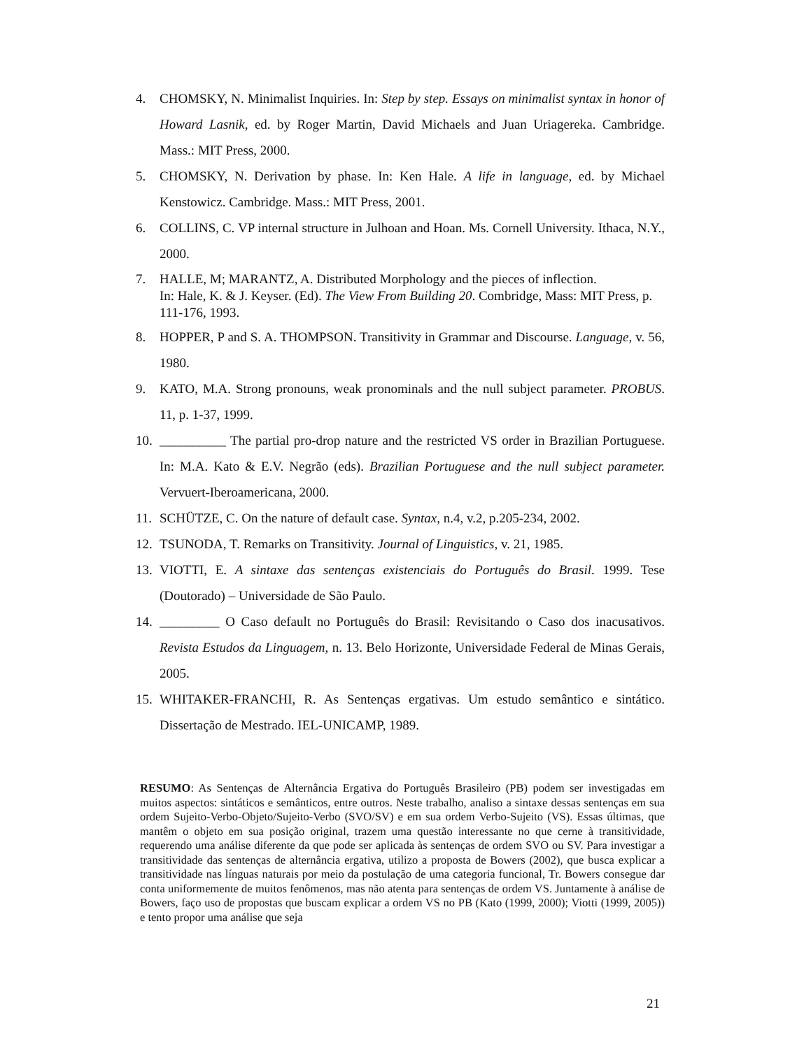4. CHOMSKY, N. Minimalist Inquiries. In: Step by step. Essays on minimalist syntax in honor of Howard Lasnik, ed. by Roger Martin, David Michaels and Juan Uriagereka. Cambridge. Mass.: MIT Press, 2000.
5. CHOMSKY, N. Derivation by phase. In: Ken Hale. A life in language, ed. by Michael Kenstowicz. Cambridge. Mass.: MIT Press, 2001.
6. COLLINS, C. VP internal structure in Julhoan and Hoan. Ms. Cornell University. Ithaca, N.Y., 2000.
7. HALLE, M; MARANTZ, A. Distributed Morphology and the pieces of inflection.
In: Hale, K. & J. Keyser. (Ed). The View From Building 20. Combridge, Mass: MIT Press, p. 111-176, 1993.
8. HOPPER, P and S. A. THOMPSON. Transitivity in Grammar and Discourse. Language, v. 56, 1980.
9. KATO, M.A. Strong pronouns, weak pronominals and the null subject parameter. PROBUS. 11, p. 1-37, 1999.
10. __________ The partial pro-drop nature and the restricted VS order in Brazilian Portuguese. In: M.A. Kato & E.V. Negrão (eds). Brazilian Portuguese and the null subject parameter. Vervuert-Iberoamericana, 2000.
11. SCHÜTZE, C. On the nature of default case. Syntax, n.4, v.2, p.205-234, 2002.
12. TSUNODA, T. Remarks on Transitivity. Journal of Linguistics, v. 21, 1985.
13. VIOTTI, E. A sintaxe das sentenças existenciais do Português do Brasil. 1999. Tese (Doutorado) – Universidade de São Paulo.
14. _________ O Caso default no Português do Brasil: Revisitando o Caso dos inacusativos. Revista Estudos da Linguagem, n. 13. Belo Horizonte, Universidade Federal de Minas Gerais, 2005.
15. WHITAKER-FRANCHI, R. As Sentenças ergativas. Um estudo semântico e sintático. Dissertação de Mestrado. IEL-UNICAMP, 1989.
RESUMO: As Sentenças de Alternância Ergativa do Português Brasileiro (PB) podem ser investigadas em muitos aspectos: sintáticos e semânticos, entre outros. Neste trabalho, analiso a sintaxe dessas sentenças em sua ordem Sujeito-Verbo-Objeto/Sujeito-Verbo (SVO/SV) e em sua ordem Verbo-Sujeito (VS). Essas últimas, que mantêm o objeto em sua posição original, trazem uma questão interessante no que cerne à transitividade, requerendo uma análise diferente da que pode ser aplicada às sentenças de ordem SVO ou SV. Para investigar a transitividade das sentenças de alternância ergativa, utilizo a proposta de Bowers (2002), que busca explicar a transitividade nas línguas naturais por meio da postulação de uma categoria funcional, Tr. Bowers consegue dar conta uniformemente de muitos fenômenos, mas não atenta para sentenças de ordem VS. Juntamente à análise de Bowers, faço uso de propostas que buscam explicar a ordem VS no PB (Kato (1999, 2000); Viotti (1999, 2005)) e tento propor uma análise que seja
21